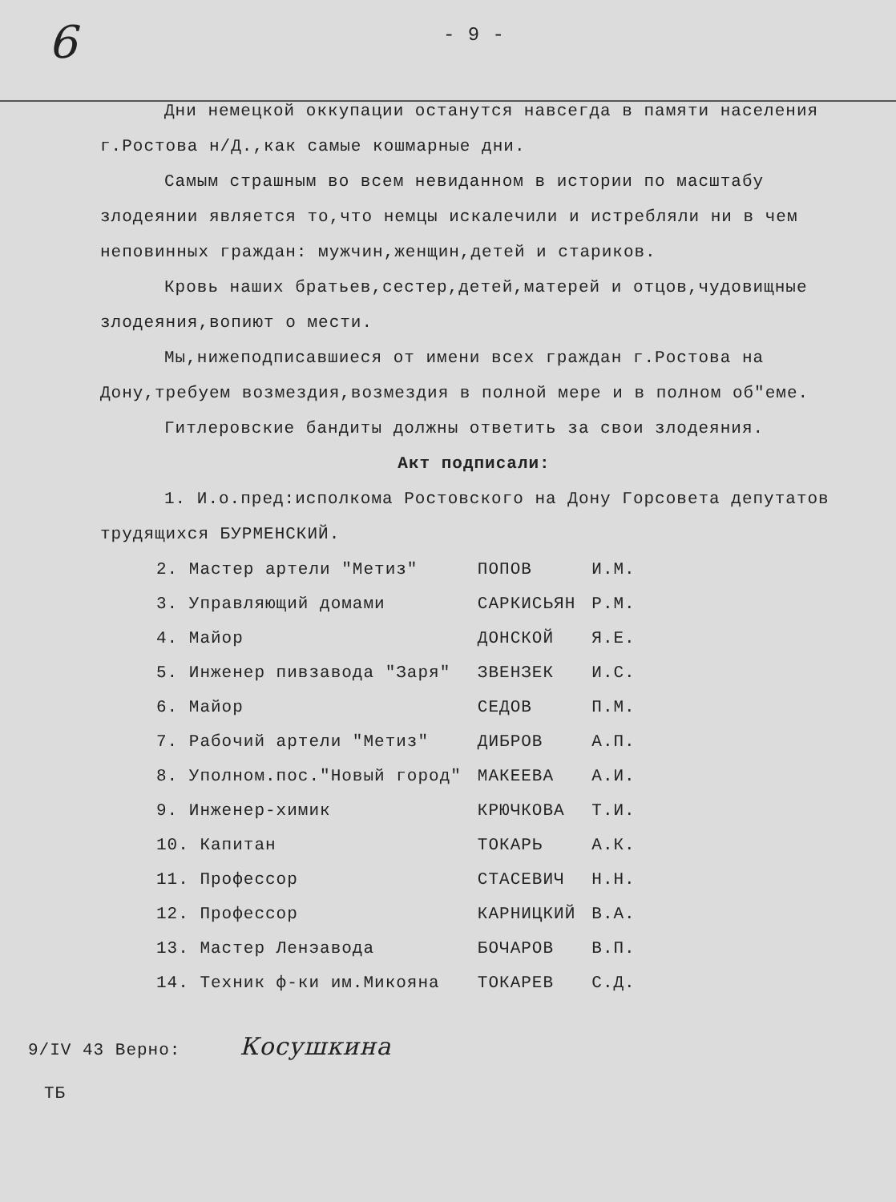6
- 9 -
Дни немецкой оккупации останутся навсегда в памяти населения г.Ростова н/Д.,как самые кошмарные дни.
Самым страшным во всем невиданном в истории по масштабу злодеянии является то,что немцы искалечили и истребляли ни в чем неповинных граждан: мужчин,женщин,детей и стариков.
Кровь наших братьев,сестер,детей,матерей и отцов,чудовищные злодеяния,вопиют о мести.
Мы,нижеподписавшиеся от имени всех граждан г.Ростова на Дону,требуем возмездия,возмездия в полной мере и в полном об"еме.
Гитлеровские бандиты должны ответить за свои злодеяния.
Акт подписали:
1. И.о.пред:исполкома Ростовского на Дону Горсовета депутатов трудящихся БУРМЕНСКИЙ.
| 2. Мастер артели "Метиз" | ПОПОВ | И.М. |
| 3. Управляющий домами | САРКИСЬЯН | Р.М. |
| 4. Майор | ДОНСКОЙ | Я.Е. |
| 5. Инженер пивзавода "Заря" | ЗВЕНЗЕК | И.С. |
| 6. Майор | СЕДОВ | П.М. |
| 7. Рабочий артели "Метиз" | ДИБРОВ | А.П. |
| 8. Уполном.пос."Новый город" | МАКЕЕВА | А.И. |
| 9. Инженер-химик | КРЮЧКОВА | Т.И. |
| 10. Капитан | ТОКАРЬ | А.К. |
| 11. Профессор | СТАСЕВИЧ | Н.Н. |
| 12. Профессор | КАРНИЦКИЙ | В.А. |
| 13. Мастер Ленэавода | БОЧАРОВ | В.П. |
| 14. Техник ф-ки им.Микояна | ТОКАРЕВ | С.Д. |
9/IV 43 Верно: Косушкина
ТБ